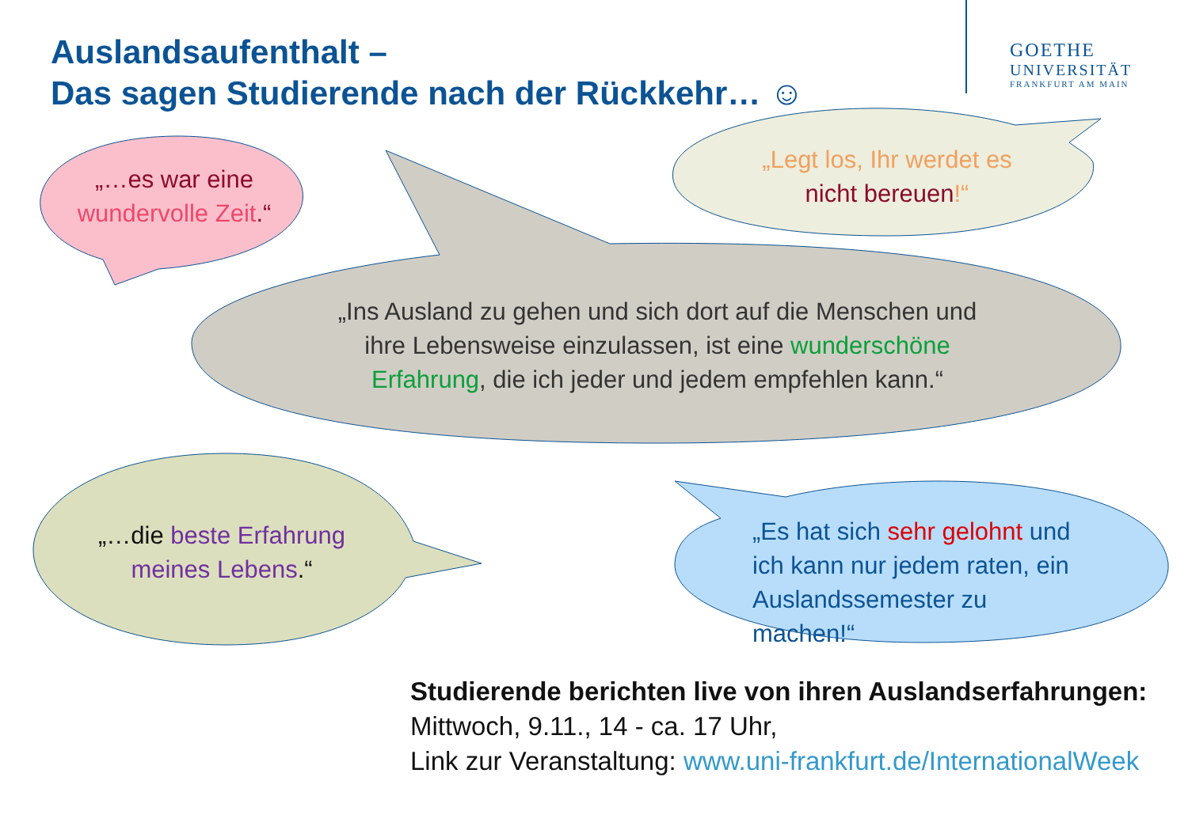Auslandsaufenthalt –
Das sagen Studierende nach der Rückkehr… ☺
GOETHE
UNIVERSITÄT
FRANKFURT AM MAIN
„…es war eine
wundervolle Zeit.“
„Legt los, Ihr werdet es
nicht bereuen!“
„Ins Ausland zu gehen und sich dort auf die Menschen und ihre Lebensweise einzulassen, ist eine wunderschöne Erfahrung, die ich jeder und jedem empfehlen kann.“
„…die beste Erfahrung meines Lebens.“
„Es hat sich sehr gelohnt und ich kann nur jedem raten, ein Auslandssemester zu machen!“
Studierende berichten live von ihren Auslandserfahrungen:
Mittwoch, 9.11., 14 - ca. 17 Uhr,
Link zur Veranstaltung: www.uni-frankfurt.de/InternationalWeek